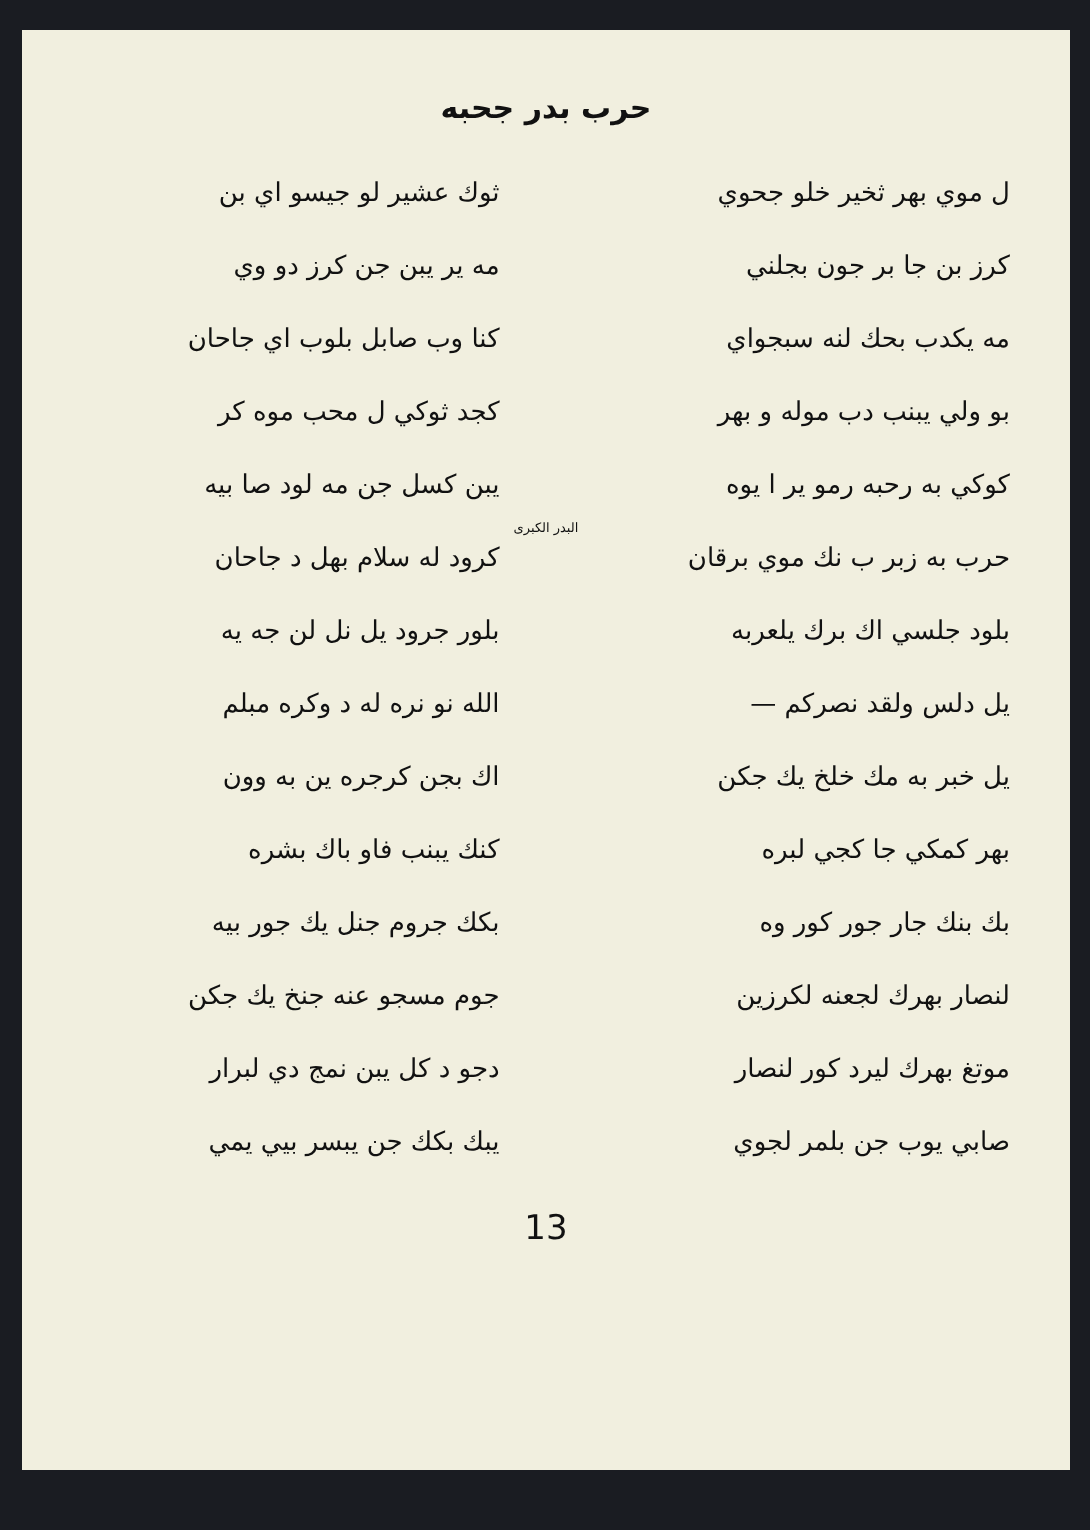حرب بدر جحبه
ل موي بهر ثخير خلو جحوي ثوك عشير لو جيسو اي بن
كرز بن جا بر جون بجلني مه ير يبن جن كرز دو وي
مه يكدب بحك لنه سبجواي كنا وب صابل بلوب اي جاحان
بو ولي يبنب دب موله و بهر كجد ثوكي ل محب موه كر
كوكي به رحبه رمو ير ا يوه يبن كسل جن مه لود صا بيه
البدر الكبرى
حرب به زبر ب نك موي برقان كرود له سلام بهل د جاحان
بلود جلسي اك برك يلعربه بلور جرود يل نل لن جه يه
يل دلس ولقد نصركم — الله نو نره له د وكره مبلم
يل خبر به مك خلخ يك جكن اك بجن كرجره ين به وون
بهر كمكي جا كجي لبره كنك يبنب فاو باك بشره
بك بنك جار جور كور وه بكك جروم جنل يك جور بيه
لنصار بهرك لجعنه لكرزين جوم مسجو عنه جنخ يك جكن
موتغ بهرك ليرد كور لنصار دجو د كل يبن نمج دي لبرار
صابي يوب جن بلمر لجوي يبك بكك جن يبسر بيي يمي
13